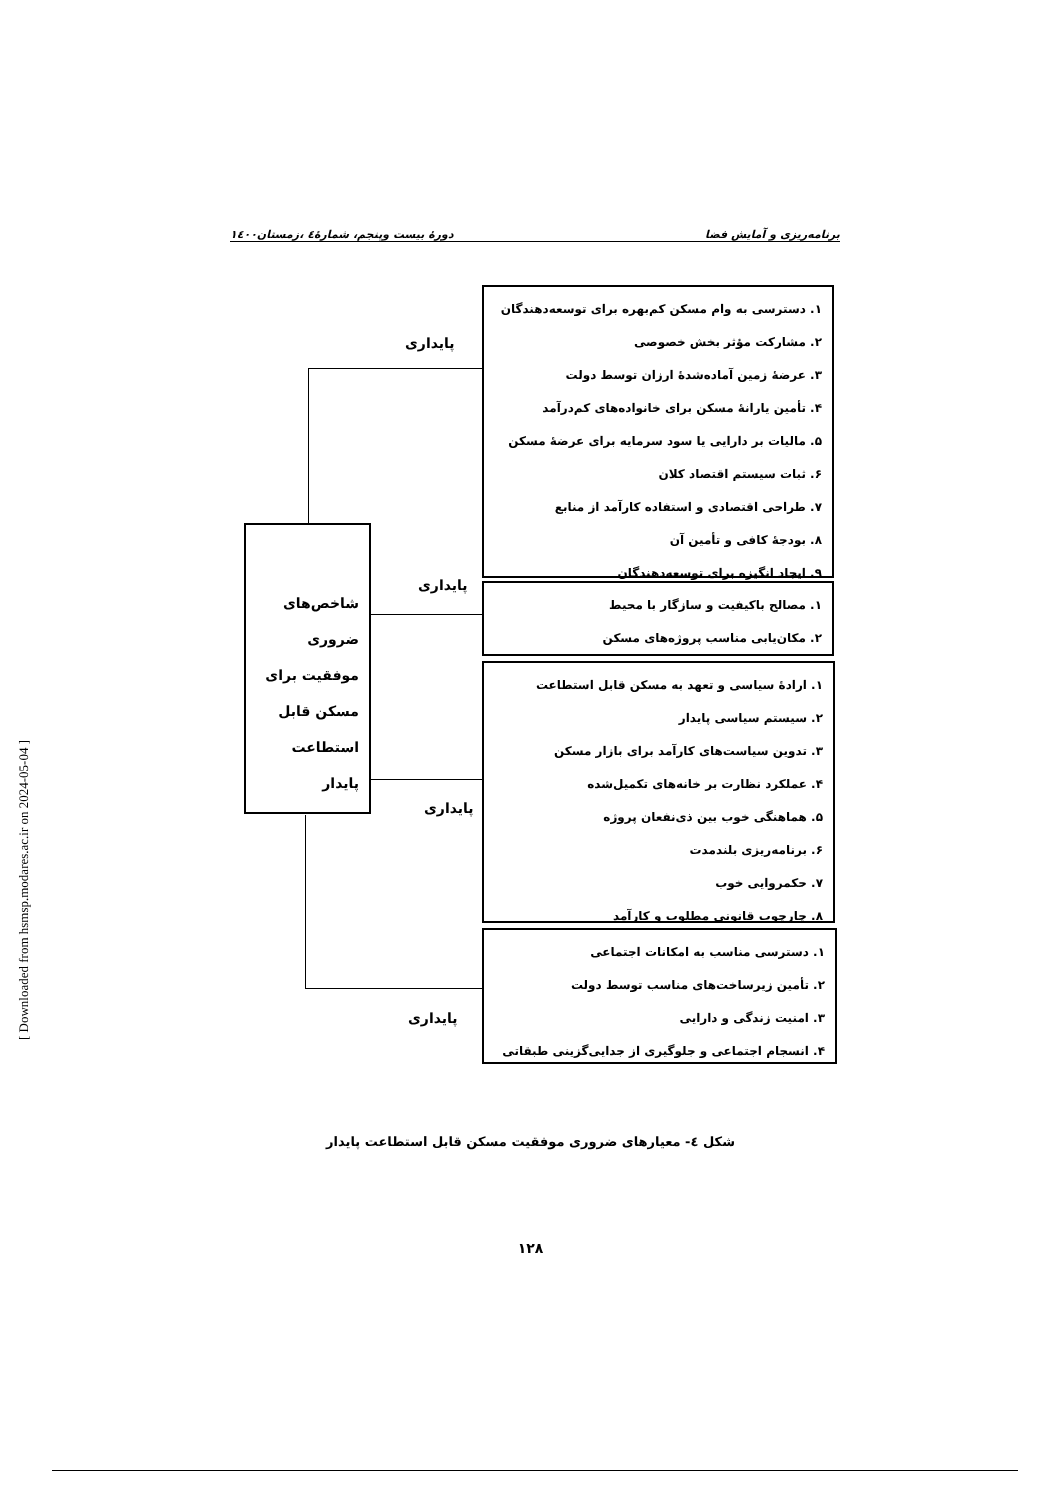برنامه‌ریزی و آمایش فضا دورهٔ بیست وپنجم، شمارهٔ٤ ،زمستان١٤٠٠
١. دسترسی به وام مسکن کم‌بهره برای توسعه‌دهندگان
٢. مشارکت مؤثر بخش خصوصی
٣. عرضهٔ زمین آماده‌شدهٔ ارزان توسط دولت
۴. تأمین یارانهٔ مسکن برای خانواده‌های کم‌درآمد
۵. مالیات بر دارایی یا سود سرمایه برای عرضهٔ مسکن
۶. ثبات سیستم اقتصاد کلان
٧. طراحی اقتصادی و استفاده کارآمد از منابع
٨. بودجهٔ کافی و تأمین آن
٩. ایجاد انگیزه برای توسعه‌دهندگان
پایداری
١. مصالح باکیفیت و سازگار با محیط
٢. مکان‌یابی مناسب پروژه‌های مسکن
پایداری
١. ارادهٔ سیاسی و تعهد به مسکن قابل استطاعت
٢. سیستم سیاسی پایدار
٣. تدوین سیاست‌های کارآمد برای بازار مسکن
۴. عملکرد نظارت بر خانه‌های تکمیل‌شده
۵. هماهنگی خوب بین ذی‌نفعان پروژه
۶. برنامه‌ریزی بلندمدت
٧. حکمروایی خوب
٨. چارچوب قانونی مطلوب و کارآمد
پایداری
١. دسترسی مناسب به امکانات اجتماعی
٢. تأمین زیرساخت‌های مناسب توسط دولت
٣. امنیت زندگی و دارایی
۴. انسجام اجتماعی و جلوگیری از جدایی‌گزینی طبقاتی
پایداری
شاخص‌های ضروری موفقیت برای مسکن قابل استطاعت پایدار
شکل ٤- معیارهای ضروری موفقیت مسکن قابل استطاعت پایدار
١٢٨
[ Downloaded from hsmsp.modares.ac.ir on 2024-05-04 ]